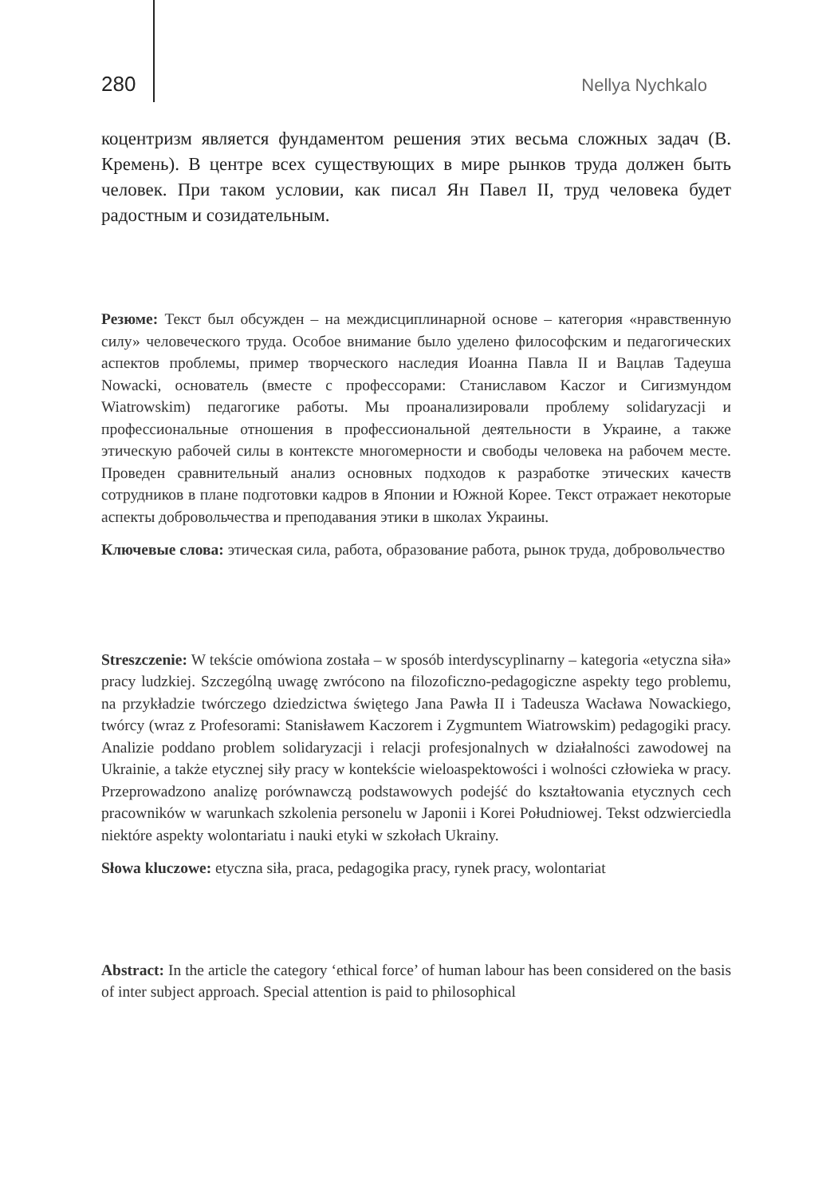280 Nellya Nychkalo
коцентризм является фундаментом решения этих весьма сложных задач (В. Кремень). В центре всех существующих в мире рынков труда должен быть человек. При таком условии, как писал Ян Павел II, труд человека будет радостным и созидательным.
Резюме: Текст был обсужден – на междисциплинарной основе – категория «нравственную силу» человеческого труда. Особое внимание было уделено философским и педагогических аспектов проблемы, пример творческого наследия Иоанна Павла II и Вацлав Тадеуша Nowacki, основатель (вместе с профессорами: Станиславом Kaczor и Сигизмундом Wiatrowskim) педагогике работы. Мы проанализировали проблему solidaryzacji и профессиональные отношения в профессиональной деятельности в Украине, а также этическую рабочей силы в контексте многомерности и свободы человека на рабочем месте. Проведен сравнительный анализ основных подходов к разработке этических качеств сотрудников в плане подготовки кадров в Японии и Южной Корее. Текст отражает некоторые аспекты добровольчества и преподавания этики в школах Украины.
Ключевые слова: этическая сила, работа, образование работа, рынок труда, добровольчество
Streszczenie: W tekście omówiona została – w sposób interdyscyplinarny – kategoria «etyczna siła» pracy ludzkiej. Szczególną uwagę zwrócono na filozoficzno-pedagogiczne aspekty tego problemu, na przykładzie twórczego dziedzictwa świętego Jana Pawła II i Tadeusza Wacława Nowackiego, twórcy (wraz z Profesorami: Stanisławem Kaczorem i Zygmuntem Wiatrowskim) pedagogiki pracy. Analizie poddano problem solidaryzacji i relacji profesjonalnych w działalności zawodowej na Ukrainie, a także etycznej siły pracy w kontekście wieloaspektowości i wolności człowieka w pracy. Przeprowadzono analizę porównawczą podstawowych podejść do kształtowania etycznych cech pracowników w warunkach szkolenia personelu w Japonii i Korei Południowej. Tekst odzwierciedla niektóre aspekty wolontariatu i nauki etyki w szkołach Ukrainy.
Słowa kluczowe: etyczna siła, praca, pedagogika pracy, rynek pracy, wolontariat
Abstract: In the article the category ‘ethical force’ of human labour has been considered on the basis of inter subject approach. Special attention is paid to philosophical